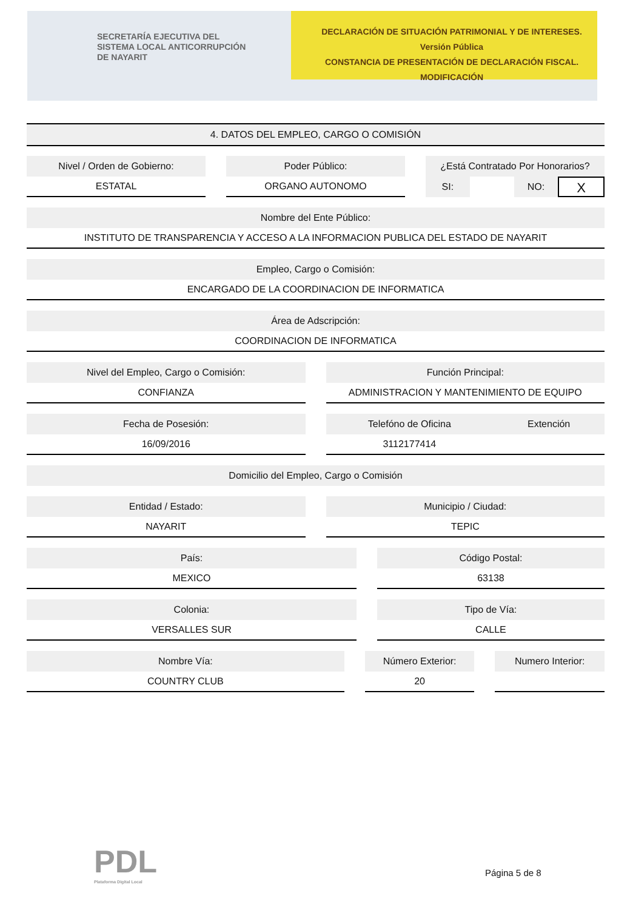SECRETARÍA EJECUTIVA DEL
SISTEMA LOCAL ANTICORRUPCIÓN
DE NAYARIT
DECLARACIÓN DE SITUACIÓN PATRIMONIAL Y DE INTERESES. Versión Pública
CONSTANCIA DE PRESENTACIÓN DE DECLARACIÓN FISCAL.
MODIFICACIÓN
4. DATOS DEL EMPLEO, CARGO O COMISIÓN
Nivel / Orden de Gobierno:
ESTATAL
Poder Público:
ORGANO AUTONOMO
¿Está Contratado Por Honorarios?
SI: NO: X
Nombre del Ente Público:
INSTITUTO DE TRANSPARENCIA Y ACCESO A LA INFORMACION PUBLICA DEL ESTADO DE NAYARIT
Empleo, Cargo o Comisión:
ENCARGADO DE LA COORDINACION DE INFORMATICA
Área de Adscripción:
COORDINACION DE INFORMATICA
Nivel del Empleo, Cargo o Comisión:
CONFIANZA
Función Principal:
ADMINISTRACION Y MANTENIMIENTO DE EQUIPO
Fecha de Posesión:
16/09/2016
Telefóno de Oficina Extención
3112177414
Domicilio del Empleo, Cargo o Comisión
Entidad / Estado:
NAYARIT
Municipio / Ciudad:
TEPIC
País:
MEXICO
Código Postal:
63138
Colonia:
VERSALLES SUR
Tipo de Vía:
CALLE
Nombre Vía:
COUNTRY CLUB
Número Exterior:
20
Numero Interior:
PDL
Plataforma Digital Local
Página 5 de 8